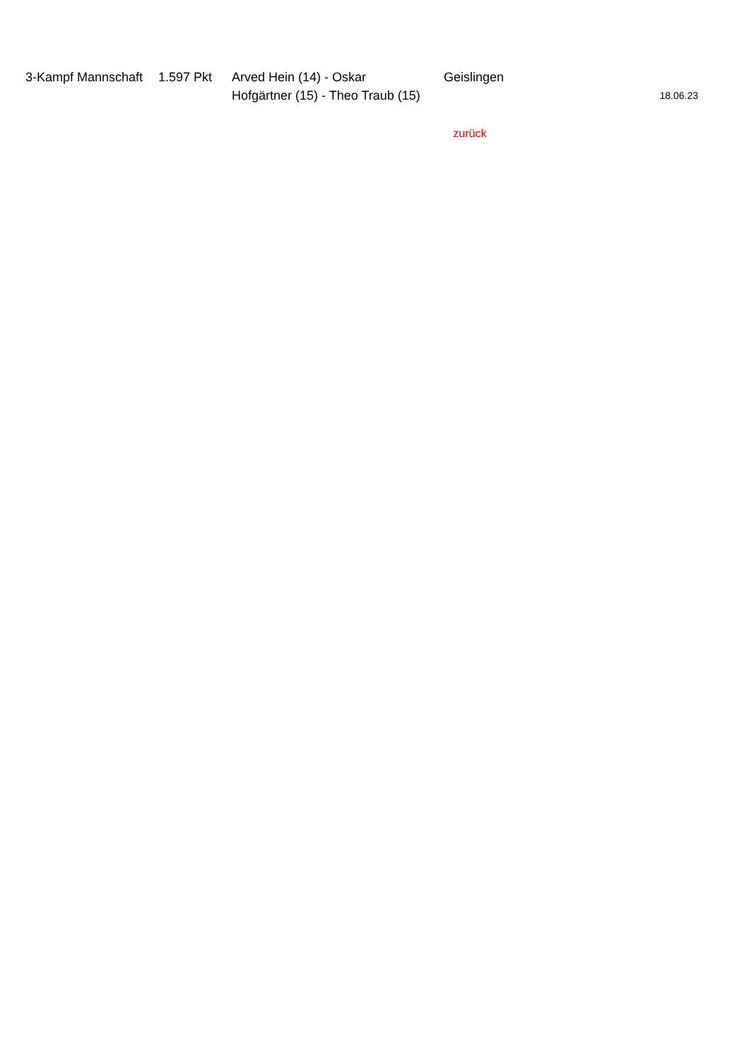| 3-Kampf Mannschaft | 1.597 Pkt | Arved Hein (14) - Oskar Hofgärtner (15) - Theo Traub (15) | Geislingen | 18.06.23 |
| | | | zurück | |